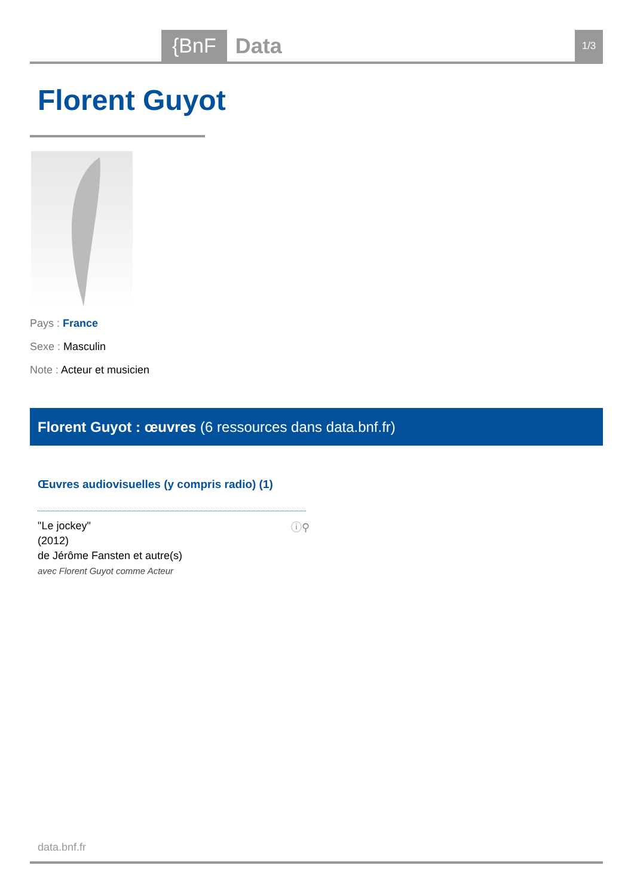{BnF Data 1/3
Florent Guyot
Pays : France
Sexe : Masculin
Note : Acteur et musicien
Florent Guyot : œuvres (6 ressources dans data.bnf.fr)
Œuvres audiovisuelles (y compris radio) (1)
"Le jockey"
(2012)
de Jérôme Fansten et autre(s)
avec Florent Guyot comme Acteur
ⓘ⚲
data.bnf.fr